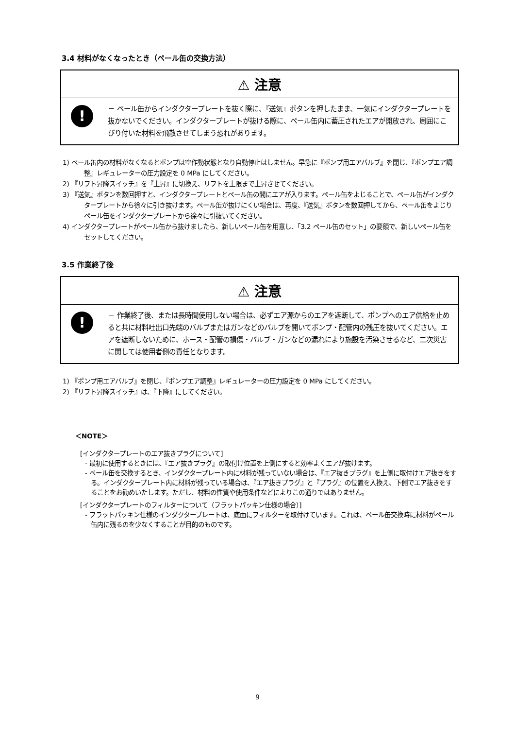3.4 材料がなくなったとき（ペール缶の交換方法）
⚠ 注意
!
－ ペール缶からインダクタープレートを抜く際に、『送気』ボタンを押したまま、一気にインダクタープレートを抜かないでください。インダクタープレートが抜ける際に、ペール缶内に蓄圧されたエアが開放され、周囲にこびり付いた材料を飛散させてしまう恐れがあります。
1) ペール缶内の材料がなくなるとポンプは空作動状態となり自動停止はしません。早急に『ポンプ用エアバルブ』を閉じ、『ポンプエア調整』レギュレーターの圧力設定を 0 MPa にしてください。
2) 『リフト昇降スイッチ』を『上昇』に切換え、リフトを上限まで上昇させてください。
3) 『送気』ボタンを数回押すと、インダクタープレートとペール缶の間にエアが入ります。ペール缶をよじることで、ペール缶がインダクタープレートから徐々に引き抜けます。ペール缶が抜けにくい場合は、再度、『送気』ボタンを数回押してから、ペール缶をよじりペール缶をインダクタープレートから徐々に引抜いてください。
4) インダクタープレートがペール缶から抜けましたら、新しいペール缶を用意し、「3.2 ペール缶のセット」の要領で、新しいペール缶をセットしてください。
3.5 作業終了後
⚠ 注意
!
－ 作業終了後、または長時間使用しない場合は、必ずエア源からのエアを遮断して、ポンプへのエア供給を止めると共に材料吐出口先端のバルブまたはガンなどのバルブを開いてポンプ・配管内の残圧を抜いてください。エアを遮断しないために、ホース・配管の損傷・バルブ・ガンなどの漏れにより施設を汚染させるなど、二次災害に関しては使用者側の責任となります。
1) 『ポンプ用エアバルブ』を閉じ、『ポンプエア調整』レギュレーターの圧力設定を 0 MPa にしてください。
2) 『リフト昇降スイッチ』は、『下降』にしてください。
＜NOTE＞
[インダクタープレートのエア抜きプラグについて]
- 最初に使用するときには、『エア抜きプラグ』の取付け位置を上側にすると効率よくエアが抜けます。
- ペール缶を交換するとき、インダクタープレート内に材料が残っていない場合は、『エア抜きプラグ』を上側に取付けエア抜きをする。インダクタープレート内に材料が残っている場合は、『エア抜きプラグ』と『プラグ』の位置を入換え、下側でエア抜きをすることをお勧めいたします。ただし、材料の性質や使用条件などによりこの通りではありません。
[インダクタープレートのフィルターについて（フラットパッキン仕様の場合）]
- フラットパッキン仕様のインダクタープレートは、底面にフィルターを取付けています。これは、ペール缶交換時に材料がペール缶内に残るのを少なくすることが目的のものです。
9